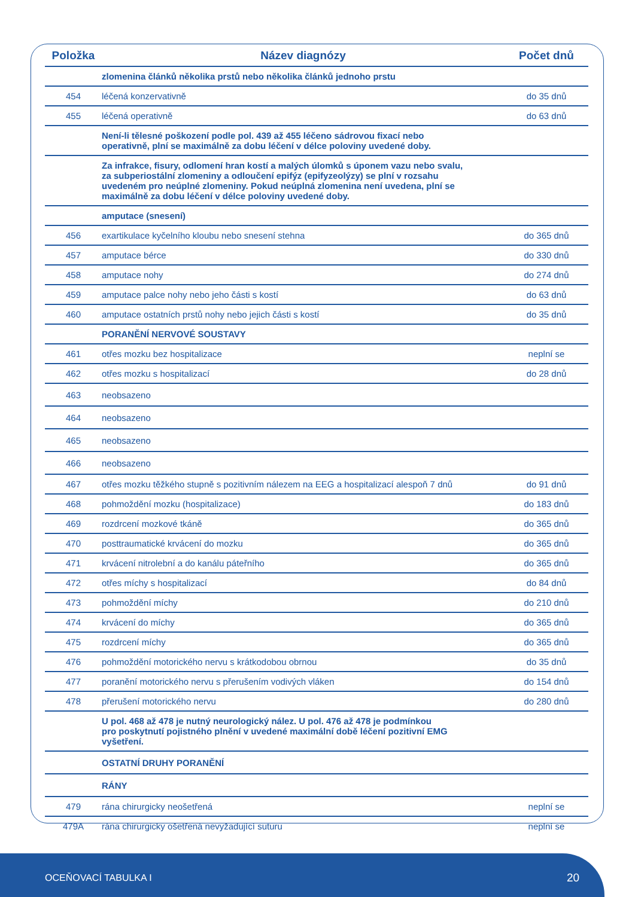| Položka | Název diagnózy | Počet dnů |
| --- | --- | --- |
| | zlomenina článků několika prstů nebo několika článků jednoho prstu | |
| 454 | léčená konzervativně | do 35 dnů |
| 455 | léčená operativně | do 63 dnů |
| | Není-li tělesné poškození podle pol. 439 až 455 léčeno sádrovou fixací nebo operativně, plní se maximálně za dobu léčení v délce poloviny uvedené doby. | |
| | Za infrakce, fisury, odlomení hran kostí a malých úlomků s úponem vazu nebo svalu, za subperiostální zlomeniny a odloučení epifýz (epifyzeolýzy) se plní v rozsahu uvedeném pro neúplné zlomeniny. Pokud neúplná zlomenina není uvedena, plní se maximálně za dobu léčení v délce poloviny uvedené doby. | |
| | amputace (snesení) | |
| 456 | exartikulace kyčelního kloubu nebo snesení stehna | do 365 dnů |
| 457 | amputace bérce | do 330 dnů |
| 458 | amputace nohy | do 274 dnů |
| 459 | amputace palce nohy nebo jeho části s kostí | do 63 dnů |
| 460 | amputace ostatních prstů nohy nebo jejich části s kostí | do 35 dnů |
| | PORANĚNÍ NERVOVÉ SOUSTAVY | |
| 461 | otřes mozku bez hospitalizace | neplní se |
| 462 | otřes mozku s hospitalizací | do 28 dnů |
| 463 | neobsazeno | |
| 464 | neobsazeno | |
| 465 | neobsazeno | |
| 466 | neobsazeno | |
| 467 | otřes mozku těžkého stupně s pozitivním nálezem na EEG a hospitalizací alespoň 7 dnů | do 91 dnů |
| 468 | pohmoždění mozku (hospitalizace) | do 183 dnů |
| 469 | rozdrcení mozkové tkáně | do 365 dnů |
| 470 | posttraumatické krvácení do mozku | do 365 dnů |
| 471 | krvácení nitrolební a do kanálu páteřního | do 365 dnů |
| 472 | otřes míchy s hospitalizací | do 84 dnů |
| 473 | pohmoždění míchy | do 210 dnů |
| 474 | krvácení do míchy | do 365 dnů |
| 475 | rozdrcení míchy | do 365 dnů |
| 476 | pohmoždění motorického nervu s krátkodobou obrnou | do 35 dnů |
| 477 | poranění motorického nervu s přerušením vodivých vláken | do 154 dnů |
| 478 | přerušení motorického nervu | do 280 dnů |
| | U pol. 468 až 478 je nutný neurologický nález. U pol. 476 až 478 je podmínkou pro poskytnutí pojistného plnění v uvedené maximální době léčení pozitivní EMG vyšetření. | |
| | OSTATNÍ DRUHY PORANĚNÍ | |
| | RÁNY | |
| 479 | rána chirurgicky neošetřená | neplní se |
| 479A | rána chirurgicky ošetřená nevyžadující suturu | neplní se |
OCEŇOVACÍ TABULKA I 20